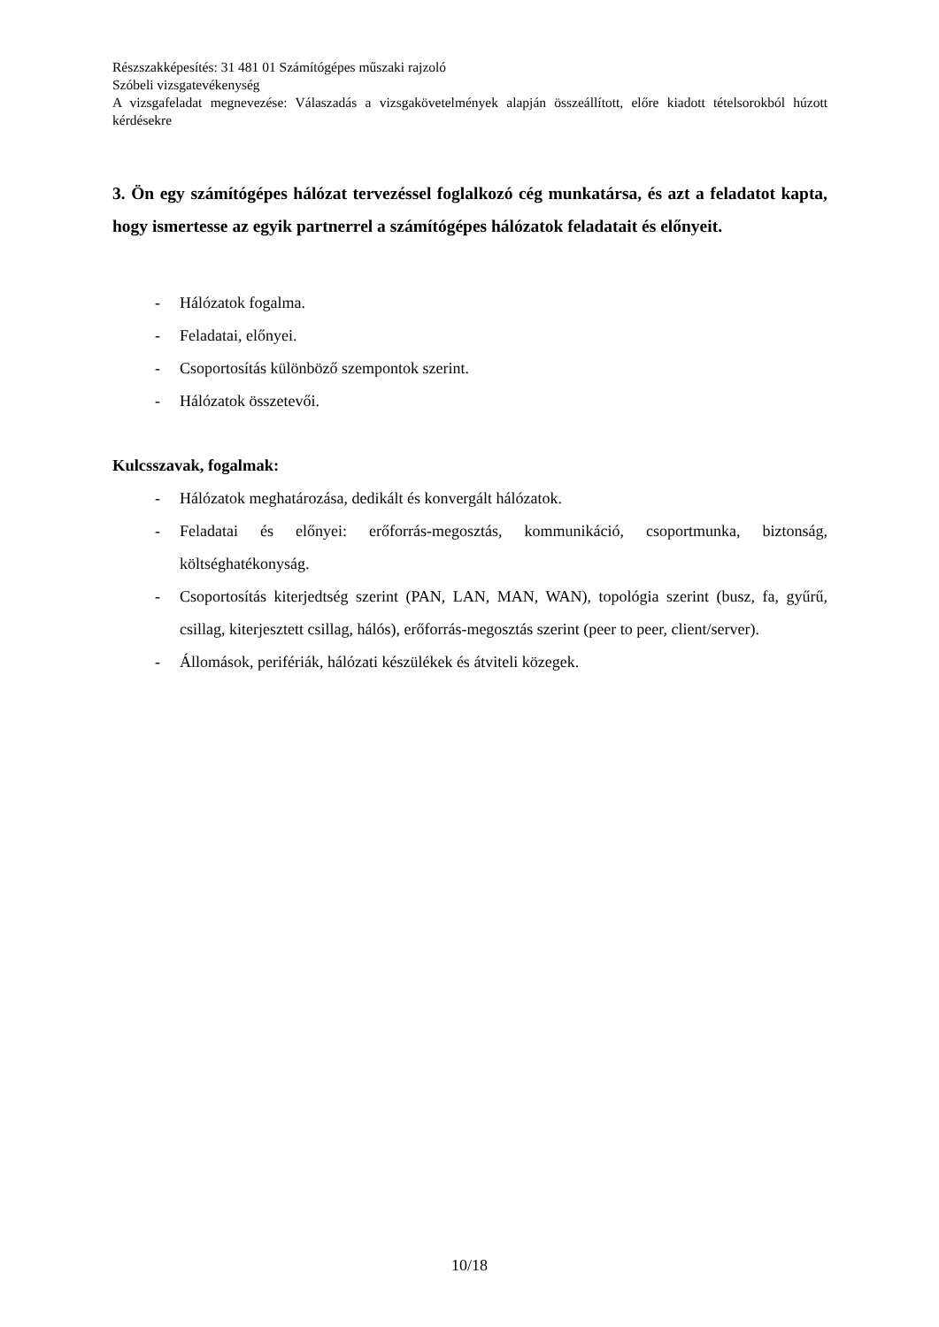Részszakképesítés: 31 481 01 Számítógépes műszaki rajzoló
Szóbeli vizsgatevékenység
A vizsgafeladat megnevezése: Válaszadás a vizsgakövetelmények alapján összeállított, előre kiadott tételsorokból húzott kérdésekre
3. Ön egy számítógépes hálózat tervezéssel foglalkozó cég munkatársa, és azt a feladatot kapta, hogy ismertesse az egyik partnerrel a számítógépes hálózatok feladatait és előnyeit.
- Hálózatok fogalma.
- Feladatai, előnyei.
- Csoportosítás különböző szempontok szerint.
- Hálózatok összetevői.
Kulcsszavak, fogalmak:
- Hálózatok meghatározása, dedikált és konvergált hálózatok.
- Feladatai és előnyei: erőforrás-megosztás, kommunikáció, csoportmunka, biztonság, költséghatékonyság.
- Csoportosítás kiterjedtség szerint (PAN, LAN, MAN, WAN), topológia szerint (busz, fa, gyűrű, csillag, kiterjesztett csillag, hálós), erőforrás-megosztás szerint (peer to peer, client/server).
- Állomások, perifériák, hálózati készülékek és átviteli közegek.
10/18